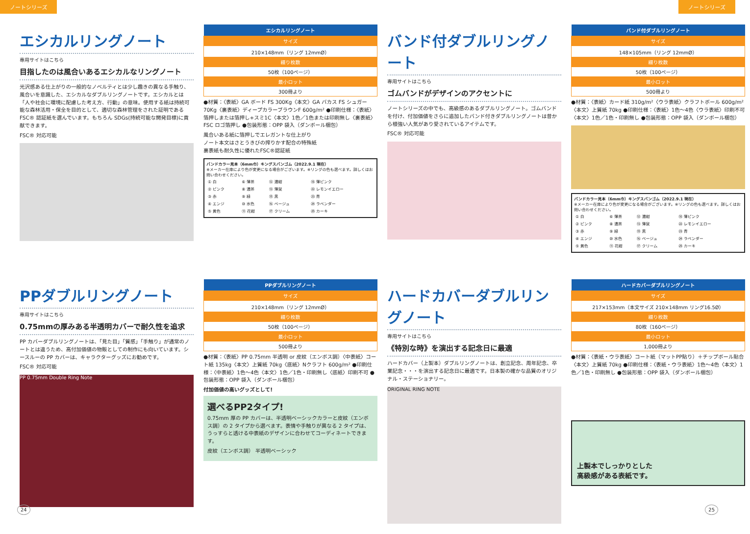ノートシリーズ ノートシリーズ
エシカルリングノート
専用サイトはこちら
目指したのは風合いあるエシカルなリングノート
光沢感ある仕上がりの一般的なノベルティとは少し趣きの異なる手触り、風合いを意識した、エシカルなダブルリングノートです。エシカルとは「人や社会に環境に配慮した考え方、行動」の意味。使用する紙は持続可能な森林活用・保全を目的として、適切な森林管理をされた証明である FSC® 認証紙を選んでいます。もちろん SDGs(持続可能な開発目標)に貢献できます。
FSC® 対応可能
| エシカルリングノート |
| --- |
| サイズ |
| 210×148mm（リング 12mmØ） |
| 綴り枚数 |
| 50枚（100ページ） |
| 最小ロット |
| 300冊より |
●材質：〈表紙〉GA ボード FS 300Kg〈本文〉GA バカス FS シュガー70Kg〈裏表紙〉ディープカラーブラウンF 600g/m² ●印刷仕様：〈表紙〉箔押しまたは箔押し+スミ1C〈本文〉1色／1色または印刷無し〈裏表紙〉FSC ロゴ箔押し ●包装形態：OPP 袋入（ダンボール梱包）
風合いある紙に箔押しでエレガントな仕上がり
ノート本文はさとうきびの搾りかす配合の特殊紙
裏表紙も耐久性に優れたFSC®認証紙
バンドカラー見本（6mm巾）キングスバンゴム（2022.9.1 現在）
※メーカー在庫により色が変更になる場合がございます。※リングの色も選べます。詳しくはお問い合わせください。
| ① 白 | ⑥ 薄茶 | ⑫ 濃紺 | ⑱ 薄ピンク |
| ② ピンク | ⑧ 濃茶 | ⑬ 薄鼠 | ㉒ レモンイエロー |
| ③ 赤 | ⑨ 緑 | ⑮ 黒 | ㉓ 青 |
| ④ エンジ | ⑩ 水色 | ⑯ ベージュ | ㉔ ラベンダー |
| ⑤ 黄色 | ⑪ 花紺 | ⑰ クリーム | ㉕ カーキ |
バンド付ダブルリングノート
専用サイトはこちら
ゴムバンドがデザインのアクセントに
ノートシリーズの中でも、高級感のあるダブルリングノート。ゴムバンドを付け、付加価値をさらに追加したバンド付きダブルリングノートは昔から根強い人気があり愛されているアイテムです。
FSC® 対応可能
| バンド付ダブルリングノート |
| --- |
| サイズ |
| 148×105mm（リング 12mmØ） |
| 綴り枚数 |
| 50枚（100ページ） |
| 最小ロット |
| 500冊より |
●材質：〈表紙〉カード紙 310g/m²〈ウラ表紙〉クラフトボール 600g/m²〈本文〉上質紙 70kg ●印刷仕様：〈表紙〉1色〜4色〈ウラ表紙〉印刷不可〈本文〉1色／1色・印刷無し ●包装形態：OPP 袋入（ダンボール梱包）
バンドカラー見本（6mm巾）キングスバンゴム（2022.9.1 現在）
※メーカー在庫により色が変更になる場合がございます。※リングの色も選べます。詳しくはお問い合わせください。
| ① 白 | ⑥ 薄茶 | ⑫ 濃紺 | ⑱ 薄ピンク |
| ② ピンク | ⑧ 濃茶 | ⑬ 薄鼠 | ㉒ レモンイエロー |
| ③ 赤 | ⑨ 緑 | ⑮ 黒 | ㉓ 青 |
| ④ エンジ | ⑩ 水色 | ⑯ ベージュ | ㉔ ラベンダー |
| ⑤ 黄色 | ⑪ 花紺 | ⑰ クリーム | ㉕ カーキ |
PPダブルリングノート
専用サイトはこちら
0.75mmの厚みある半透明カバーで耐久性を追求
PP カバーダブルリングノートは、「見た目」「質感」「手触り」が通常のノートとは違うため、高付加価値の物販としての制作にも向いています。シースルーの PP カバーは、キャラクターグッズにお勧めです。
FSC® 対応可能
PP 0.75mm Double Ring Note
| PPダブルリングノート |
| --- |
| サイズ |
| 210×148mm（リング 12mmØ） |
| 綴り枚数 |
| 50枚（100ページ） |
| 最小ロット |
| 500冊より |
●材質：〈表紙〉PP 0.75mm 半透明 or 皮紋（エンボス調）〈中表紙〉コート紙 135kg〈本文〉上質紙 70kg〈底紙〉Nクラフト 600g/m² ●印刷仕様：〈中表紙〉1色〜4色〈本文〉1色／1色・印刷無し〈底紙〉印刷不可 ●包装形態：OPP 袋入（ダンボール梱包）
付加価値の高いグッズとして!
選べるPP2タイプ!
0.75mm 厚の PP カバーは、半透明ベーシックカラーと皮紋（エンボス調）の 2 タイプから選べます。表情や手触りが異なる 2 タイプは、うっすらと透ける中表紙のデザインに合わせてコーディネートできます。
皮紋（エンボス調） 半透明ベーシック
ハードカバーダブルリングノート
専用サイトはこちら
《特別な時》を演出する記念日に最適
ハードカバー（上製本）ダブルリングノートは、創立記念、周年記念、卒業記念・・・を演出する記念日に最適です。日本製の確かな品質のオリジナル・ステーショナリー。
ORIGINAL RING NOTE
| ハードカバーダブルリングノート |
| --- |
| サイズ |
| 217×153mm（本文サイズ 210×148mm リング16.5Ø） |
| 綴り枚数 |
| 80枚（160ページ） |
| 最小ロット |
| 1,000冊より |
●材質：〈表紙・ウラ表紙〉コート紙（マットPP貼り）＋チップボール貼合〈本文〉上質紙 70kg ●印刷仕様：〈表紙・ウラ表紙〉1色〜4色〈本文〉1色／1色・印刷無し ●包装形態：OPP 袋入（ダンボール梱包）
上製本でしっかりとした
高級感がある表紙です。
24 25